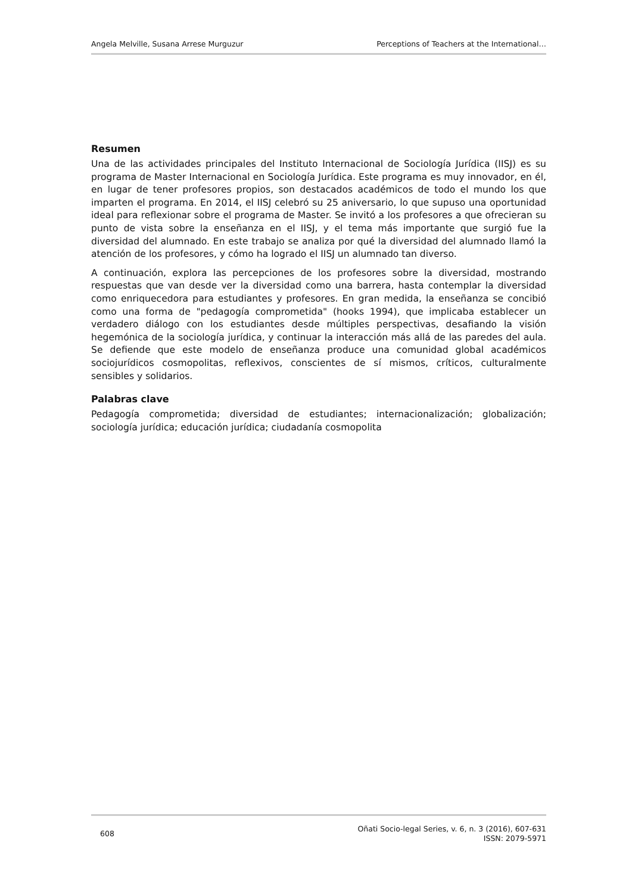Angela Melville, Susana Arrese Murguzur Perceptions of Teachers at the International…
Resumen
Una de las actividades principales del Instituto Internacional de Sociología Jurídica (IISJ) es su programa de Master Internacional en Sociología Jurídica. Este programa es muy innovador, en él, en lugar de tener profesores propios, son destacados académicos de todo el mundo los que imparten el programa. En 2014, el IISJ celebró su 25 aniversario, lo que supuso una oportunidad ideal para reflexionar sobre el programa de Master. Se invitó a los profesores a que ofrecieran su punto de vista sobre la enseñanza en el IISJ, y el tema más importante que surgió fue la diversidad del alumnado. En este trabajo se analiza por qué la diversidad del alumnado llamó la atención de los profesores, y cómo ha logrado el IISJ un alumnado tan diverso.
A continuación, explora las percepciones de los profesores sobre la diversidad, mostrando respuestas que van desde ver la diversidad como una barrera, hasta contemplar la diversidad como enriquecedora para estudiantes y profesores. En gran medida, la enseñanza se concibió como una forma de "pedagogía comprometida" (hooks 1994), que implicaba establecer un verdadero diálogo con los estudiantes desde múltiples perspectivas, desafiando la visión hegemónica de la sociología jurídica, y continuar la interacción más allá de las paredes del aula. Se defiende que este modelo de enseñanza produce una comunidad global académicos sociojurídicos cosmopolitas, reflexivos, conscientes de sí mismos, críticos, culturalmente sensibles y solidarios.
Palabras clave
Pedagogía comprometida; diversidad de estudiantes; internacionalización; globalización; sociología jurídica; educación jurídica; ciudadanía cosmopolita
608 Oñati Socio-legal Series, v. 6, n. 3 (2016), 607-631
ISSN: 2079-5971